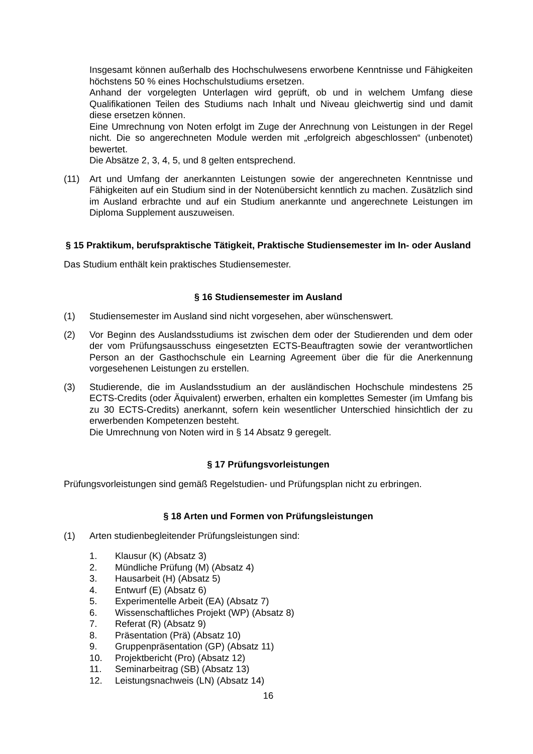Insgesamt können außerhalb des Hochschulwesens erworbene Kenntnisse und Fähigkeiten höchstens 50 % eines Hochschulstudiums ersetzen.
Anhand der vorgelegten Unterlagen wird geprüft, ob und in welchem Umfang diese Qualifikationen Teilen des Studiums nach Inhalt und Niveau gleichwertig sind und damit diese ersetzen können.
Eine Umrechnung von Noten erfolgt im Zuge der Anrechnung von Leistungen in der Regel nicht. Die so angerechneten Module werden mit „erfolgreich abgeschlossen“ (unbenotet) bewertet.
Die Absätze 2, 3, 4, 5, und 8 gelten entsprechend.
(11) Art und Umfang der anerkannten Leistungen sowie der angerechneten Kenntnisse und Fähigkeiten auf ein Studium sind in der Notenübersicht kenntlich zu machen. Zusätzlich sind im Ausland erbrachte und auf ein Studium anerkannte und angerechnete Leistungen im Diploma Supplement auszuweisen.
§ 15 Praktikum, berufspraktische Tätigkeit, Praktische Studiensemester im In- oder Ausland
Das Studium enthält kein praktisches Studiensemester.
§ 16 Studiensemester im Ausland
(1) Studiensemester im Ausland sind nicht vorgesehen, aber wünschenswert.
(2) Vor Beginn des Auslandsstudiums ist zwischen dem oder der Studierenden und dem oder der vom Prüfungsausschuss eingesetzten ECTS-Beauftragten sowie der verantwortlichen Person an der Gasthochschule ein Learning Agreement über die für die Anerkennung vorgesehenen Leistungen zu erstellen.
(3) Studierende, die im Auslandsstudium an der ausländischen Hochschule mindestens 25 ECTS-Credits (oder Äquivalent) erwerben, erhalten ein komplettes Semester (im Umfang bis zu 30 ECTS-Credits) anerkannt, sofern kein wesentlicher Unterschied hinsichtlich der zu erwerbenden Kompetenzen besteht.
Die Umrechnung von Noten wird in § 14 Absatz 9 geregelt.
§ 17 Prüfungsvorleistungen
Prüfungsvorleistungen sind gemäß Regelstudien- und Prüfungsplan nicht zu erbringen.
§ 18 Arten und Formen von Prüfungsleistungen
(1) Arten studienbegleitender Prüfungsleistungen sind:
1. Klausur (K) (Absatz 3)
2. Mündliche Prüfung (M) (Absatz 4)
3. Hausarbeit (H) (Absatz 5)
4. Entwurf (E) (Absatz 6)
5. Experimentelle Arbeit (EA) (Absatz 7)
6. Wissenschaftliches Projekt (WP) (Absatz 8)
7. Referat (R) (Absatz 9)
8. Präsentation (Prä) (Absatz 10)
9. Gruppenpräsentation (GP) (Absatz 11)
10. Projektbericht (Pro) (Absatz 12)
11. Seminarbeitrag (SB) (Absatz 13)
12. Leistungsnachweis (LN) (Absatz 14)
16